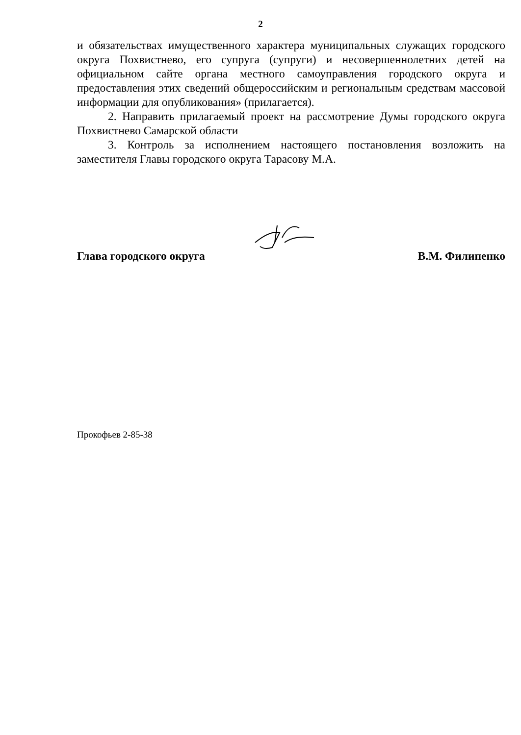2
и обязательствах имущественного характера муниципальных служащих городского округа Похвистнево, его супруга (супруги) и несовершеннолетних детей на официальном сайте органа местного самоуправления городского округа и предоставления этих сведений общероссийским и региональным средствам массовой информации для опубликования» (прилагается).
2. Направить прилагаемый проект на рассмотрение Думы городского округа Похвистнево Самарской области
3. Контроль за исполнением настоящего постановления возложить на заместителя Главы городского округа Тарасову М.А.
Глава городского округа В.М. Филипенко
Прокофьев 2-85-38